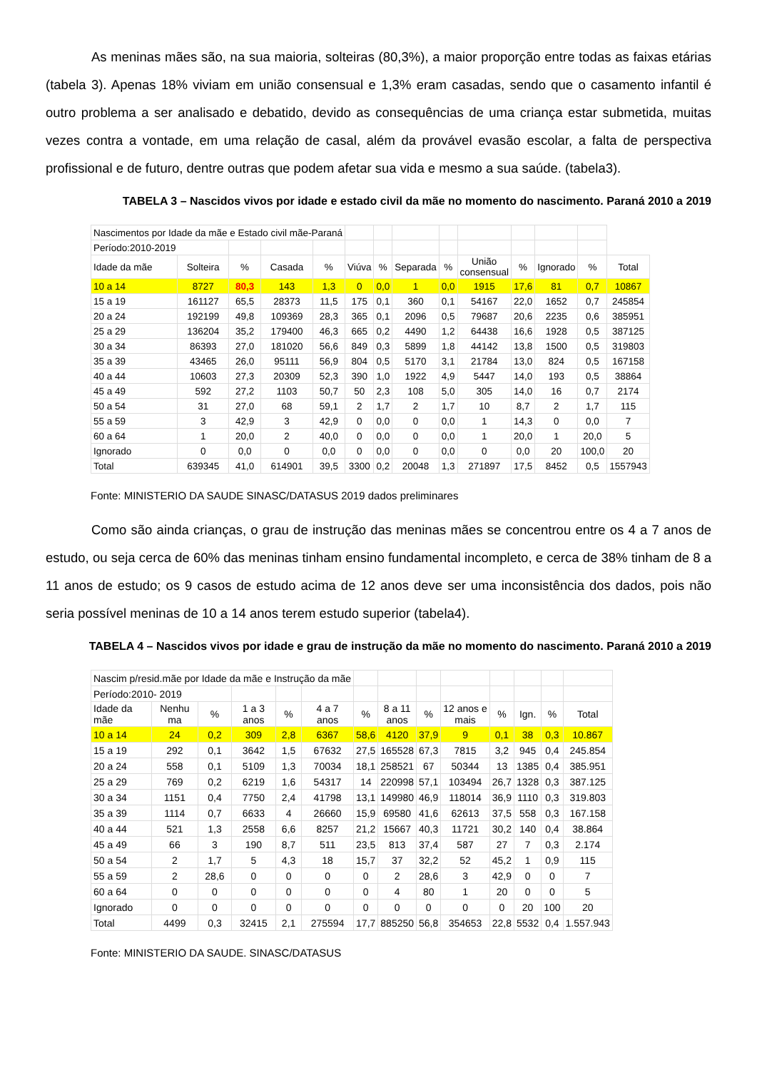As meninas mães são, na sua maioria, solteiras (80,3%), a maior proporção entre todas as faixas etárias (tabela 3). Apenas 18% viviam em união consensual e 1,3% eram casadas, sendo que o casamento infantil é outro problema a ser analisado e debatido, devido as consequências de uma criança estar submetida, muitas vezes contra a vontade, em uma relação de casal, além da provável evasão escolar, a falta de perspectiva profissional e de futuro, dentre outras que podem afetar sua vida e mesmo a sua saúde. (tabela3).
TABELA 3 – Nascidos vivos por idade e estado civil da mãe no momento do nascimento. Paraná 2010 a 2019
| Nascimentos por Idade da mãe e Estado civil mãe-Paraná | | | | | | | | | | | | | |
| Período:2010-2019 | | | | | | | | | | | | | |
| Idade da mãe | Solteira | % | Casada | % | Viúva | % | Separada | % | União consensual | % | Ignorado | % | Total |
| 10 a 14 | 8727 | 80,3 | 143 | 1,3 | 0 | 0,0 | 1 | 0,0 | 1915 | 17,6 | 81 | 0,7 | 10867 |
| 15 a 19 | 161127 | 65,5 | 28373 | 11,5 | 175 | 0,1 | 360 | 0,1 | 54167 | 22,0 | 1652 | 0,7 | 245854 |
| 20 a 24 | 192199 | 49,8 | 109369 | 28,3 | 365 | 0,1 | 2096 | 0,5 | 79687 | 20,6 | 2235 | 0,6 | 385951 |
| 25 a 29 | 136204 | 35,2 | 179400 | 46,3 | 665 | 0,2 | 4490 | 1,2 | 64438 | 16,6 | 1928 | 0,5 | 387125 |
| 30 a 34 | 86393 | 27,0 | 181020 | 56,6 | 849 | 0,3 | 5899 | 1,8 | 44142 | 13,8 | 1500 | 0,5 | 319803 |
| 35 a 39 | 43465 | 26,0 | 95111 | 56,9 | 804 | 0,5 | 5170 | 3,1 | 21784 | 13,0 | 824 | 0,5 | 167158 |
| 40 a 44 | 10603 | 27,3 | 20309 | 52,3 | 390 | 1,0 | 1922 | 4,9 | 5447 | 14,0 | 193 | 0,5 | 38864 |
| 45 a 49 | 592 | 27,2 | 1103 | 50,7 | 50 | 2,3 | 108 | 5,0 | 305 | 14,0 | 16 | 0,7 | 2174 |
| 50 a 54 | 31 | 27,0 | 68 | 59,1 | 2 | 1,7 | 2 | 1,7 | 10 | 8,7 | 2 | 1,7 | 115 |
| 55 a 59 | 3 | 42,9 | 3 | 42,9 | 0 | 0,0 | 0 | 0,0 | 1 | 14,3 | 0 | 0,0 | 7 |
| 60 a 64 | 1 | 20,0 | 2 | 40,0 | 0 | 0,0 | 0 | 0,0 | 1 | 20,0 | 1 | 20,0 | 5 |
| Ignorado | 0 | 0,0 | 0 | 0,0 | 0 | 0,0 | 0 | 0,0 | 0 | 0,0 | 20 | 100,0 | 20 |
| Total | 639345 | 41,0 | 614901 | 39,5 | 3300 | 0,2 | 20048 | 1,3 | 271897 | 17,5 | 8452 | 0,5 | 1557943 |
Fonte: MINISTERIO DA SAUDE SINASC/DATASUS 2019 dados preliminares
Como são ainda crianças, o grau de instrução das meninas mães se concentrou entre os 4 a 7 anos de estudo, ou seja cerca de 60% das meninas tinham ensino fundamental incompleto, e cerca de 38% tinham de 8 a 11 anos de estudo; os 9 casos de estudo acima de 12 anos deve ser uma inconsistência dos dados, pois não seria possível meninas de 10 a 14 anos terem estudo superior (tabela4).
TABELA 4 – Nascidos vivos por idade e grau de instrução da mãe no momento do nascimento. Paraná 2010 a 2019
| Nascim p/resid.mãe por Idade da mãe e Instrução da mãe | | | | | | | | | | | | | |
| Período:2010- 2019 | | | | | | | | | | | | | |
| Idade da mãe | Nenhu ma | % | 1 a 3 anos | % | 4 a 7 anos | % | 8 a 11 anos | % | 12 anos e mais | % | Ign. | % | Total |
| 10 a 14 | 24 | 0,2 | 309 | 2,8 | 6367 | 58,6 | 4120 | 37,9 | 9 | 0,1 | 38 | 0,3 | 10.867 |
| 15 a 19 | 292 | 0,1 | 3642 | 1,5 | 67632 | 27,5 | 165528 | 67,3 | 7815 | 3,2 | 945 | 0,4 | 245.854 |
| 20 a 24 | 558 | 0,1 | 5109 | 1,3 | 70034 | 18,1 | 258521 | 67 | 50344 | 13 | 1385 | 0,4 | 385.951 |
| 25 a 29 | 769 | 0,2 | 6219 | 1,6 | 54317 | 14 | 220998 | 57,1 | 103494 | 26,7 | 1328 | 0,3 | 387.125 |
| 30 a 34 | 1151 | 0,4 | 7750 | 2,4 | 41798 | 13,1 | 149980 | 46,9 | 118014 | 36,9 | 1110 | 0,3 | 319.803 |
| 35 a 39 | 1114 | 0,7 | 6633 | 4 | 26660 | 15,9 | 69580 | 41,6 | 62613 | 37,5 | 558 | 0,3 | 167.158 |
| 40 a 44 | 521 | 1,3 | 2558 | 6,6 | 8257 | 21,2 | 15667 | 40,3 | 11721 | 30,2 | 140 | 0,4 | 38.864 |
| 45 a 49 | 66 | 3 | 190 | 8,7 | 511 | 23,5 | 813 | 37,4 | 587 | 27 | 7 | 0,3 | 2.174 |
| 50 a 54 | 2 | 1,7 | 5 | 4,3 | 18 | 15,7 | 37 | 32,2 | 52 | 45,2 | 1 | 0,9 | 115 |
| 55 a 59 | 2 | 28,6 | 0 | 0 | 0 | 0 | 2 | 28,6 | 3 | 42,9 | 0 | 0 | 7 |
| 60 a 64 | 0 | 0 | 0 | 0 | 0 | 0 | 4 | 80 | 1 | 20 | 0 | 0 | 5 |
| Ignorado | 0 | 0 | 0 | 0 | 0 | 0 | 0 | 0 | 0 | 0 | 20 | 100 | 20 |
| Total | 4499 | 0,3 | 32415 | 2,1 | 275594 | 17,7 | 885250 | 56,8 | 354653 | 22,8 | 5532 | 0,4 | 1.557.943 |
Fonte: MINISTERIO DA SAUDE. SINASC/DATASUS